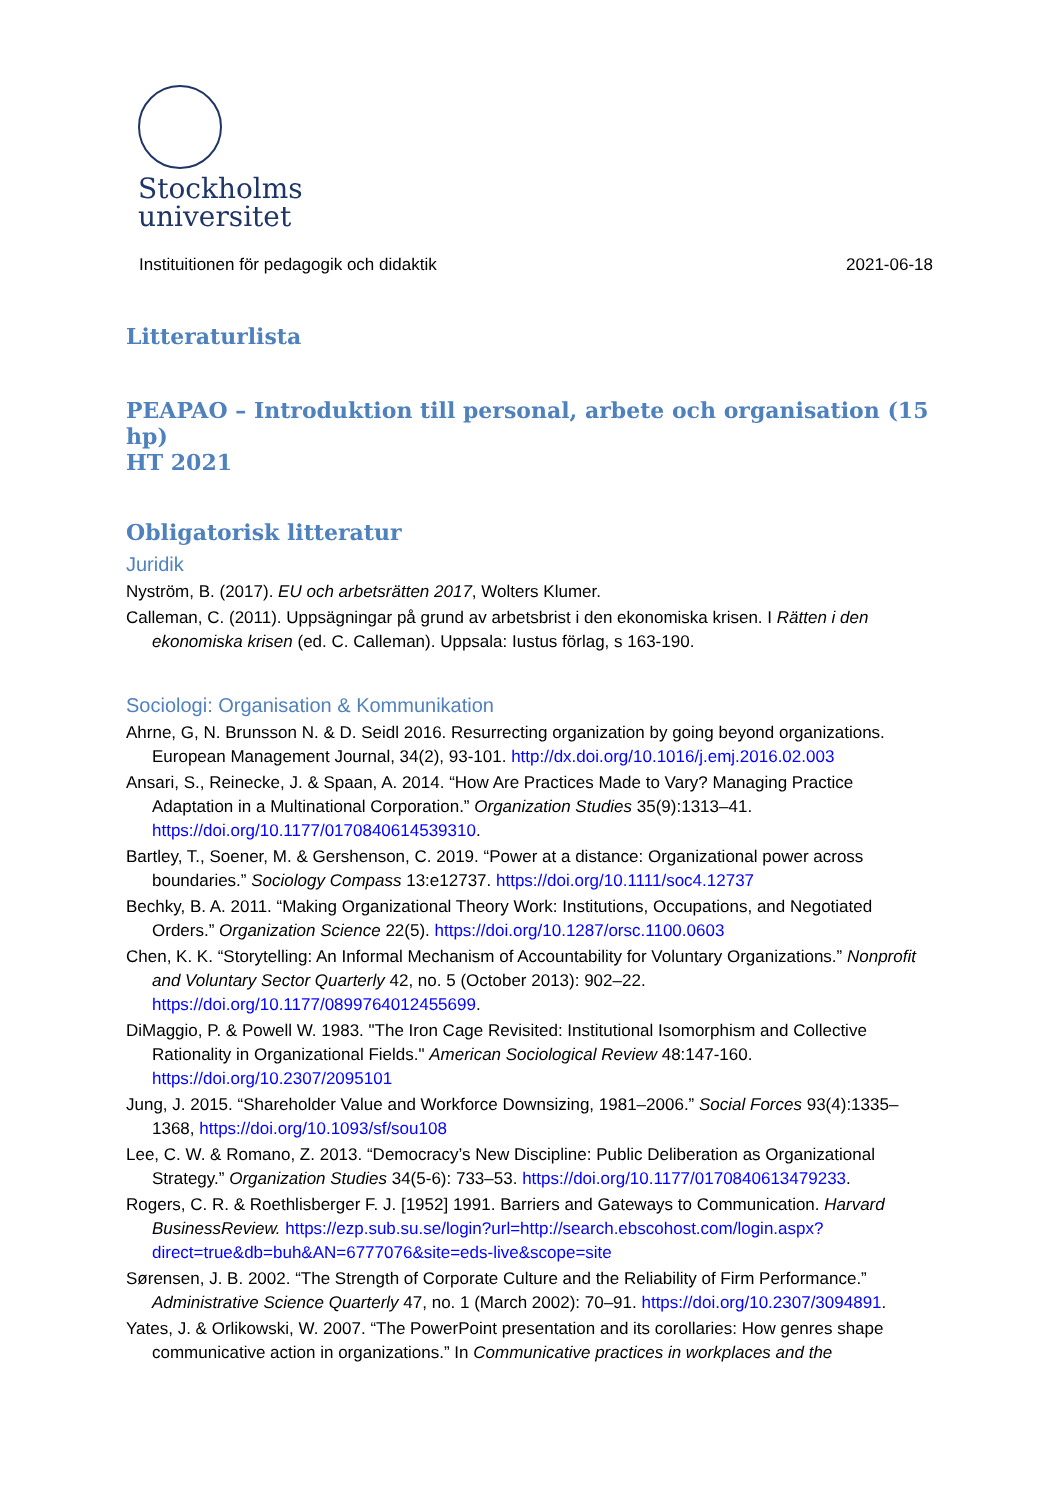Stockholms
universitet
Instituitionen för pedagogik och didaktik 2021-06-18
Litteraturlista
PEAPAO – Introduktion till personal, arbete och organisation (15 hp)
HT 2021
Obligatorisk litteratur
Juridik
Nyström, B. (2017). EU och arbetsrätten 2017, Wolters Klumer.
Calleman, C. (2011). Uppsägningar på grund av arbetsbrist i den ekonomiska krisen. I Rätten i den ekonomiska krisen (ed. C. Calleman). Uppsala: Iustus förlag, s 163-190.
Sociologi: Organisation & Kommunikation
Ahrne, G, N. Brunsson N. & D. Seidl 2016. Resurrecting organization by going beyond organizations. European Management Journal, 34(2), 93-101. http://dx.doi.org/10.1016/j.emj.2016.02.003
Ansari, S., Reinecke, J. & Spaan, A. 2014. “How Are Practices Made to Vary? Managing Practice Adaptation in a Multinational Corporation.” Organization Studies 35(9):1313–41. https://doi.org/10.1177/0170840614539310.
Bartley, T., Soener, M. & Gershenson, C. 2019. “Power at a distance: Organizational power across boundaries.” Sociology Compass 13:e12737. https://doi.org/10.1111/soc4.12737
Bechky, B. A. 2011. “Making Organizational Theory Work: Institutions, Occupations, and Negotiated Orders.” Organization Science 22(5). https://doi.org/10.1287/orsc.1100.0603
Chen, K. K. “Storytelling: An Informal Mechanism of Accountability for Voluntary Organizations.” Nonprofit and Voluntary Sector Quarterly 42, no. 5 (October 2013): 902–22. https://doi.org/10.1177/0899764012455699.
DiMaggio, P. & Powell W. 1983. "The Iron Cage Revisited: Institutional Isomorphism and Collective Rationality in Organizational Fields." American Sociological Review 48:147-160. https://doi.org/10.2307/2095101
Jung, J. 2015. “Shareholder Value and Workforce Downsizing, 1981–2006.” Social Forces 93(4):1335–1368, https://doi.org/10.1093/sf/sou108
Lee, C. W. & Romano, Z. 2013. “Democracy’s New Discipline: Public Deliberation as Organizational Strategy.” Organization Studies 34(5-6): 733–53. https://doi.org/10.1177/0170840613479233.
Rogers, C. R. & Roethlisberger F. J. [1952] 1991. Barriers and Gateways to Communication. Harvard BusinessReview. https://ezp.sub.su.se/login?url=http://search.ebscohost.com/login.aspx?direct=true&db=buh&AN=6777076&site=eds-live&scope=site
Sørensen, J. B. 2002. “The Strength of Corporate Culture and the Reliability of Firm Performance.” Administrative Science Quarterly 47, no. 1 (March 2002): 70–91. https://doi.org/10.2307/3094891.
Yates, J. & Orlikowski, W. 2007. “The PowerPoint presentation and its corollaries: How genres shape communicative action in organizations.” In Communicative practices in workplaces and the